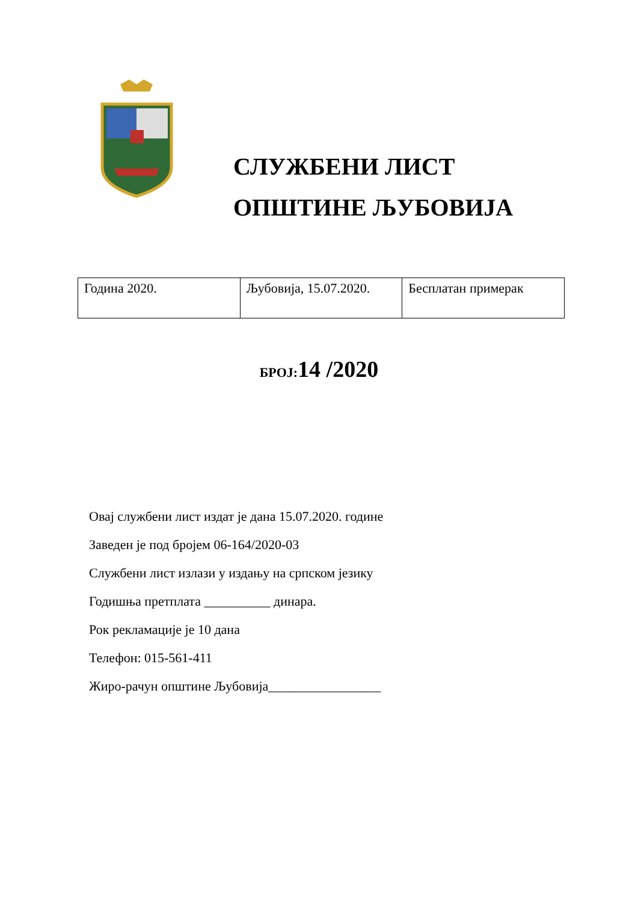СЛУЖБЕНИ ЛИСТ
ОПШТИНЕ ЉУБОВИЈА
| Година 2020. | Љубовија, 15.07.2020. | Бесплатан примерак |
БРОЈ: 14 /2020
Овај службени лист издат је дана 15.07.2020. године
Заведен је под бројем 06-164/2020-03
Службени лист излази у издању на српском језику
Годишња претплата __________ динара.
Рок рекламације је 10 дана
Телефон: 015-561-411
Жиро-рачун општине Љубовија_________________